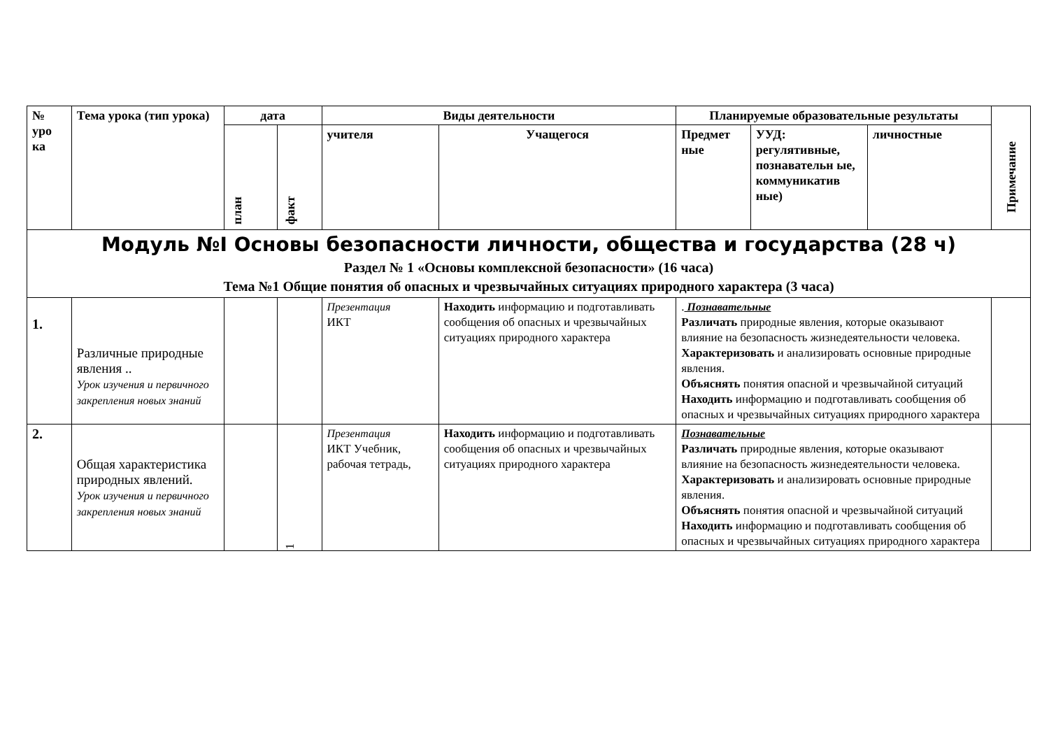| № уро ка | Тема урока (тип урока) | дата | | Виды деятельности | | Планируемые образовательные результаты | | | Примечание |
| --- | --- | --- | --- | --- | --- | --- | --- | --- | --- |
| | | план | факт | учителя | Учащегося | Предмет ные | УУД: регулятивные, познавательн ые, коммуникатив ные) | личностные | |
| Модуль №I Основы безопасности личности, общества и государства (28 ч) Раздел № 1 «Основы комплексной безопасности» (16 часа) Тема №1 Общие понятия об опасных и чрезвычайных ситуациях природного характера (3 часа) | | | | | | | | | |
| 1. | Различные природные явления .. Урок изучения и первичного закрепления новых знаний | | | Презентация ИКТ | Находить информацию и подготавливать сообщения об опасных и чрезвычайных ситуациях природного характера | . Познавательные Различать природные явления, которые оказывают влияние на безопасность жизнедеятельности человека. Характеризовать и анализировать основные природные явления. Объяснять понятия опасной и чрезвычайной ситуаций Находить информацию и подготавливать сообщения об опасных и чрезвычайных ситуациях природного характера | | | |
| 2. | Общая характеристика природных явлений. Урок изучения и первичного закрепления новых знаний | | 1 | Презентация ИКТ Учебник, рабочая тетрадь, | Находить информацию и подготавливать сообщения об опасных и чрезвычайных ситуациях природного характера | Познавательные Различать природные явления, которые оказывают влияние на безопасность жизнедеятельности человека. Характеризовать и анализировать основные природные явления. Объяснять понятия опасной и чрезвычайной ситуаций Находить информацию и подготавливать сообщения об опасных и чрезвычайных ситуациях природного характера | | | |